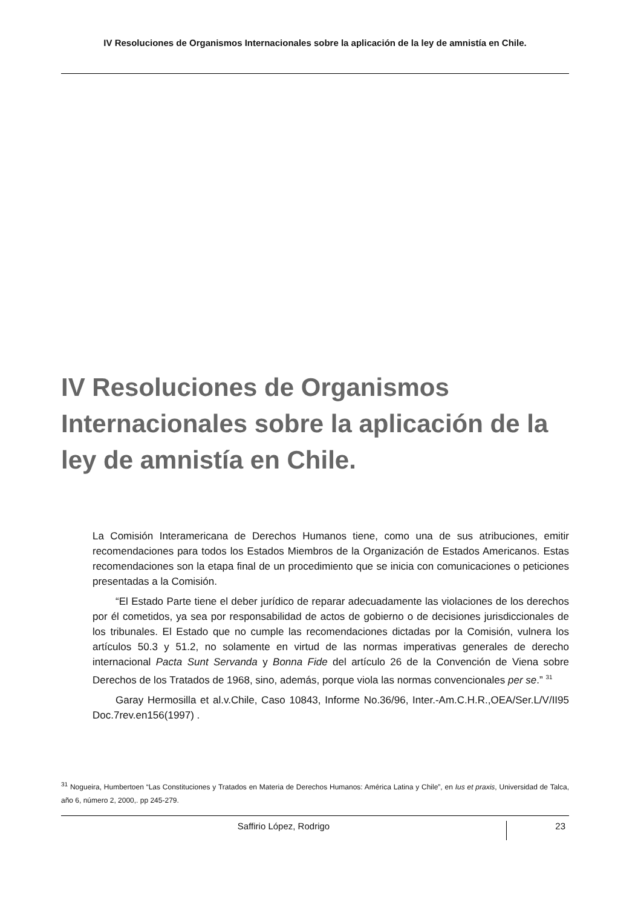IV Resoluciones de Organismos Internacionales sobre la aplicación de la ley de amnistía en Chile.
IV Resoluciones de Organismos Internacionales sobre la aplicación de la ley de amnistía en Chile.
La Comisión Interamericana de Derechos Humanos tiene, como una de sus atribuciones, emitir recomendaciones para todos los Estados Miembros de la Organización de Estados Americanos. Estas recomendaciones son la etapa final de un procedimiento que se inicia con comunicaciones o peticiones presentadas a la Comisión.
“El Estado Parte tiene el deber jurídico de reparar adecuadamente las violaciones de los derechos por él cometidos, ya sea por responsabilidad de actos de gobierno o de decisiones jurisdiccionales de los tribunales. El Estado que no cumple las recomendaciones dictadas por la Comisión, vulnera los artículos 50.3 y 51.2, no solamente en virtud de las normas imperativas generales de derecho internacional Pacta Sunt Servanda y Bonna Fide del artículo 26 de la Convención de Viena sobre Derechos de los Tratados de 1968, sino, además, porque viola las normas convencionales per se.” <sup>31</sup>
Garay Hermosilla et al.v.Chile, Caso 10843, Informe No.36/96, Inter.-Am.C.H.R.,OEA/Ser.L/V/II95 Doc.7rev.en156(1997) .
<sup>31</sup> Nogueira, Humbertoen “Las Constituciones y Tratados en Materia de Derechos Humanos: América Latina y Chile”, en Ius et praxis, Universidad de Talca, año 6, número 2, 2000,. pp 245-279.
Saffirio López, Rodrigo
23